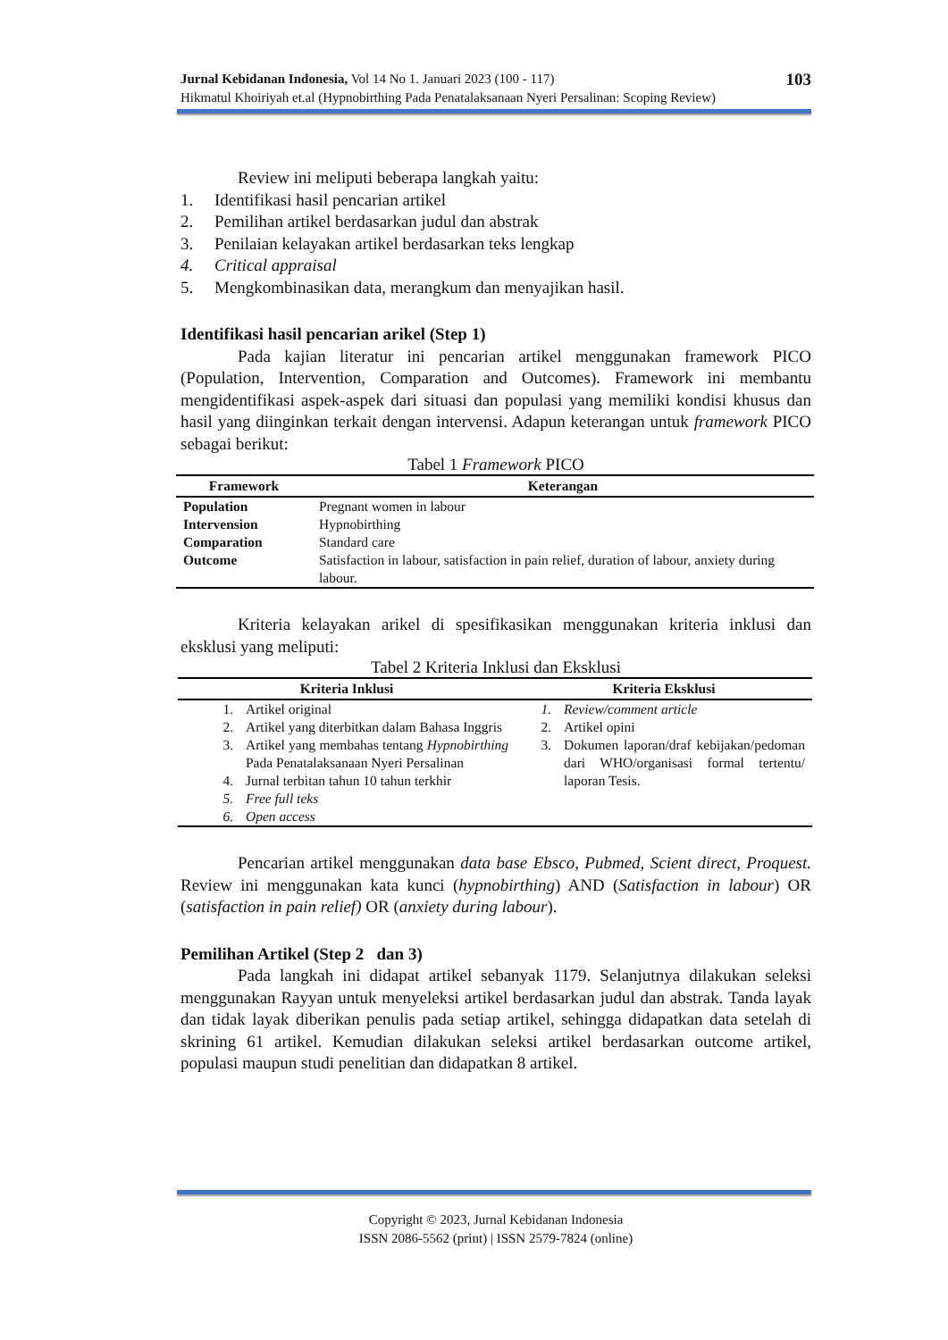Jurnal Kebidanan Indonesia, Vol 14 No 1. Januari 2023 (100 - 117)
Hikmatul Khoiriyah et.al (Hypnobirthing Pada Penatalaksanaan Nyeri Persalinan: Scoping Review)
103
Review ini meliputi beberapa langkah yaitu:
1. Identifikasi hasil pencarian artikel
2. Pemilihan artikel berdasarkan judul dan abstrak
3. Penilaian kelayakan artikel berdasarkan teks lengkap
4. Critical appraisal
5. Mengkombinasikan data, merangkum dan menyajikan hasil.
Identifikasi hasil pencarian arikel (Step 1)
Pada kajian literatur ini pencarian artikel menggunakan framework PICO (Population, Intervention, Comparation and Outcomes). Framework ini membantu mengidentifikasi aspek-aspek dari situasi dan populasi yang memiliki kondisi khusus dan hasil yang diinginkan terkait dengan intervensi. Adapun keterangan untuk framework PICO sebagai berikut:
Tabel 1 Framework PICO
| Framework | Keterangan |
| --- | --- |
| Population | Pregnant women in labour |
| Intervension | Hypnobirthing |
| Comparation | Standard care |
| Outcome | Satisfaction in labour, satisfaction in pain relief, duration of labour, anxiety during labour. |
Kriteria kelayakan arikel di spesifikasikan menggunakan kriteria inklusi dan eksklusi yang meliputi:
Tabel 2 Kriteria Inklusi dan Eksklusi
| Kriteria Inklusi | Kriteria Eksklusi |
| --- | --- |
| 1. Artikel original 2. Artikel yang diterbitkan dalam Bahasa Inggris 3. Artikel yang membahas tentang Hypnobirthing Pada Penatalaksanaan Nyeri Persalinan 4. Jurnal terbitan tahun 10 tahun terkhir 5. Free full teks 6. Open access | 1. Review/comment article 2. Artikel opini 3. Dokumen laporan/draf kebijakan/pedoman dari WHO/organisasi formal tertentu/ laporan Tesis. |
Pencarian artikel menggunakan data base Ebsco, Pubmed, Scient direct, Proquest. Review ini menggunakan kata kunci (hypnobirthing) AND (Satisfaction in labour) OR (satisfaction in pain relief) OR (anxiety during labour).
Pemilihan Artikel (Step 2 dan 3)
Pada langkah ini didapat artikel sebanyak 1179. Selanjutnya dilakukan seleksi menggunakan Rayyan untuk menyeleksi artikel berdasarkan judul dan abstrak. Tanda layak dan tidak layak diberikan penulis pada setiap artikel, sehingga didapatkan data setelah di skrining 61 artikel. Kemudian dilakukan seleksi artikel berdasarkan outcome artikel, populasi maupun studi penelitian dan didapatkan 8 artikel.
Copyright © 2023, Jurnal Kebidanan Indonesia
ISSN 2086-5562 (print) | ISSN 2579-7824 (online)